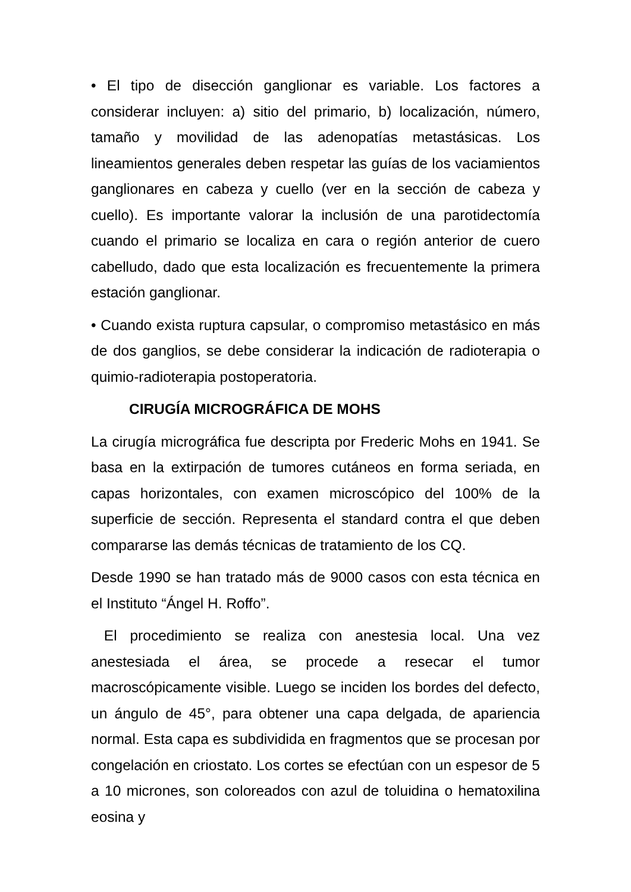• El tipo de disección ganglionar es variable. Los factores a considerar incluyen: a) sitio del primario, b) localización, número, tamaño y movilidad de las adenopatías metastásicas. Los lineamientos generales deben respetar las guías de los vaciamientos ganglionares en cabeza y cuello (ver en la sección de cabeza y cuello). Es importante valorar la inclusión de una parotidectomía cuando el primario se localiza en cara o región anterior de cuero cabelludo, dado que esta localización es frecuentemente la primera estación ganglionar.
• Cuando exista ruptura capsular, o compromiso metastásico en más de dos ganglios, se debe considerar la indicación de radioterapia o quimio-radioterapia postoperatoria.
CIRUGÍA MICROGRÁFICA DE MOHS
La cirugía micrográfica fue descripta por Frederic Mohs en 1941. Se basa en la extirpación de tumores cutáneos en forma seriada, en capas horizontales, con examen microscópico del 100% de la superficie de sección. Representa el standard contra el que deben compararse las demás técnicas de tratamiento de los CQ.
Desde 1990 se han tratado más de 9000 casos con esta técnica en el Instituto “Ángel H. Roffo”.
El procedimiento se realiza con anestesia local. Una vez anestesiada el área, se procede a resecar el tumor macroscópicamente visible. Luego se inciden los bordes del defecto, un ángulo de 45°, para obtener una capa delgada, de apariencia normal. Esta capa es subdividida en fragmentos que se procesan por congelación en criostato. Los cortes se efectúan con un espesor de 5 a 10 micrones, son coloreados con azul de toluidina o hematoxilina eosina y